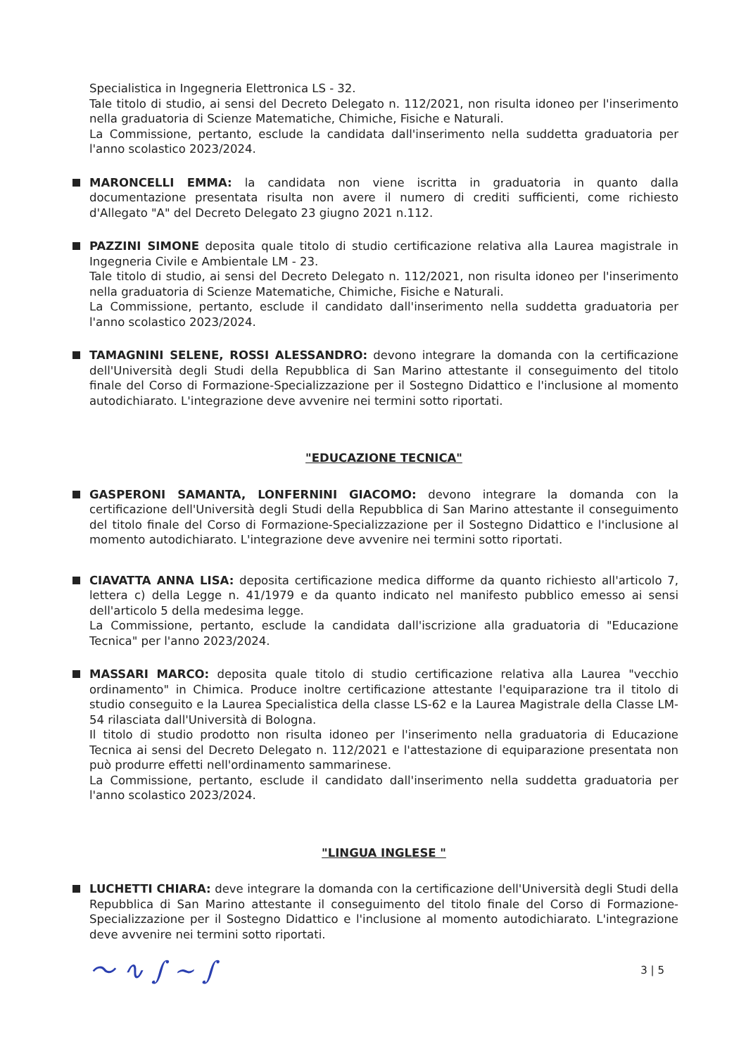Specialistica in Ingegneria Elettronica LS - 32.
Tale titolo di studio, ai sensi del Decreto Delegato n. 112/2021, non risulta idoneo per l'inserimento nella graduatoria di Scienze Matematiche, Chimiche, Fisiche e Naturali.
La Commissione, pertanto, esclude la candidata dall'inserimento nella suddetta graduatoria per l'anno scolastico 2023/2024.
MARONCELLI EMMA: la candidata non viene iscritta in graduatoria in quanto dalla documentazione presentata risulta non avere il numero di crediti sufficienti, come richiesto d'Allegato "A" del Decreto Delegato 23 giugno 2021 n.112.
PAZZINI SIMONE deposita quale titolo di studio certificazione relativa alla Laurea magistrale in Ingegneria Civile e Ambientale LM - 23.
Tale titolo di studio, ai sensi del Decreto Delegato n. 112/2021, non risulta idoneo per l'inserimento nella graduatoria di Scienze Matematiche, Chimiche, Fisiche e Naturali.
La Commissione, pertanto, esclude il candidato dall'inserimento nella suddetta graduatoria per l'anno scolastico 2023/2024.
TAMAGNINI SELENE, ROSSI ALESSANDRO: devono integrare la domanda con la certificazione dell'Università degli Studi della Repubblica di San Marino attestante il conseguimento del titolo finale del Corso di Formazione-Specializzazione per il Sostegno Didattico e l'inclusione al momento autodichiarato. L'integrazione deve avvenire nei termini sotto riportati.
"EDUCAZIONE TECNICA"
GASPERONI SAMANTA, LONFERNINI GIACOMO: devono integrare la domanda con la certificazione dell'Università degli Studi della Repubblica di San Marino attestante il conseguimento del titolo finale del Corso di Formazione-Specializzazione per il Sostegno Didattico e l'inclusione al momento autodichiarato. L'integrazione deve avvenire nei termini sotto riportati.
CIAVATTA ANNA LISA: deposita certificazione medica difforme da quanto richiesto all'articolo 7, lettera c) della Legge n. 41/1979 e da quanto indicato nel manifesto pubblico emesso ai sensi dell'articolo 5 della medesima legge.
La Commissione, pertanto, esclude la candidata dall'iscrizione alla graduatoria di "Educazione Tecnica" per l'anno 2023/2024.
MASSARI MARCO: deposita quale titolo di studio certificazione relativa alla Laurea "vecchio ordinamento" in Chimica. Produce inoltre certificazione attestante l'equiparazione tra il titolo di studio conseguito e la Laurea Specialistica della classe LS-62 e la Laurea Magistrale della Classe LM-54 rilasciata dall'Università di Bologna.
Il titolo di studio prodotto non risulta idoneo per l'inserimento nella graduatoria di Educazione Tecnica ai sensi del Decreto Delegato n. 112/2021 e l'attestazione di equiparazione presentata non può produrre effetti nell'ordinamento sammarinese.
La Commissione, pertanto, esclude il candidato dall'inserimento nella suddetta graduatoria per l'anno scolastico 2023/2024.
"LINGUA INGLESE "
LUCHETTI CHIARA: deve integrare la domanda con la certificazione dell'Università degli Studi della Repubblica di San Marino attestante il conseguimento del titolo finale del Corso di Formazione-Specializzazione per il Sostegno Didattico e l'inclusione al momento autodichiarato. L'integrazione deve avvenire nei termini sotto riportati.
〜 ∿ ∫ ∼ ∫ 3 | 5